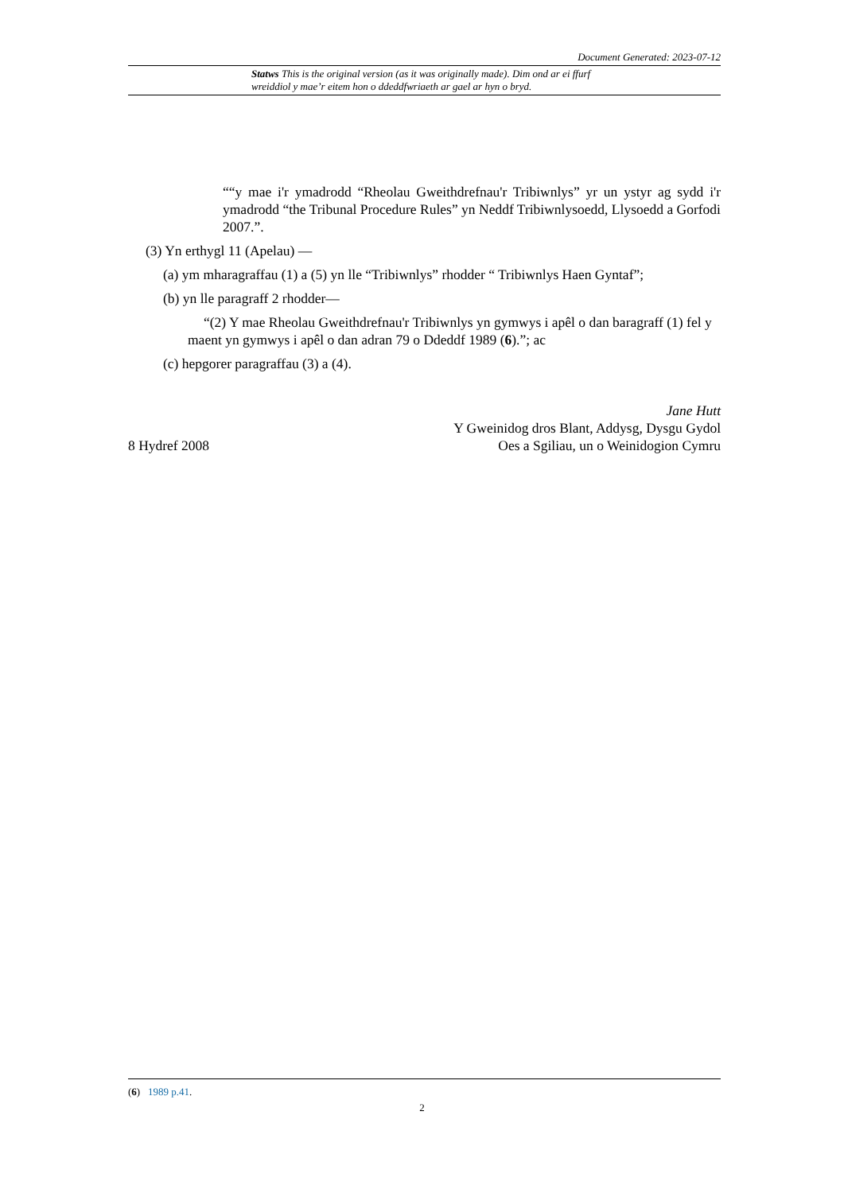Document Generated: 2023-07-12
Statws This is the original version (as it was originally made). Dim ond ar ei ffurf wreiddiol y mae’r eitem hon o ddeddfwriaeth ar gael ar hyn o bryd.
““y mae i'r ymadrodd “Rheolau Gweithdrefnau'r Tribiwnlys” yr un ystyr ag sydd i'r ymadrodd “the Tribunal Procedure Rules” yn Neddf Tribiwnlysoedd, Llysoedd a Gorfodi 2007.”.
(3) Yn erthygl 11 (Apelau) —
(a) ym mharagraffau (1) a (5) yn lle “Tribiwnlys” rhodder “ Tribiwnlys Haen Gyntaf”;
(b) yn lle paragraff 2 rhodder—
“(2) Y mae Rheolau Gweithdrefnau'r Tribiwnlys yn gymwys i apêl o dan baragraff (1) fel y maent yn gymwys i apêl o dan adran 79 o Ddeddf 1989 (6).”; ac
(c) hepgorer paragraffau (3) a (4).
Jane Hutt
Y Gweinidog dros Blant, Addysg, Dysgu Gydol
8 Hydref 2008 Oes a Sgiliau, un o Weinidogion Cymru
(6) 1989 p.41.
2